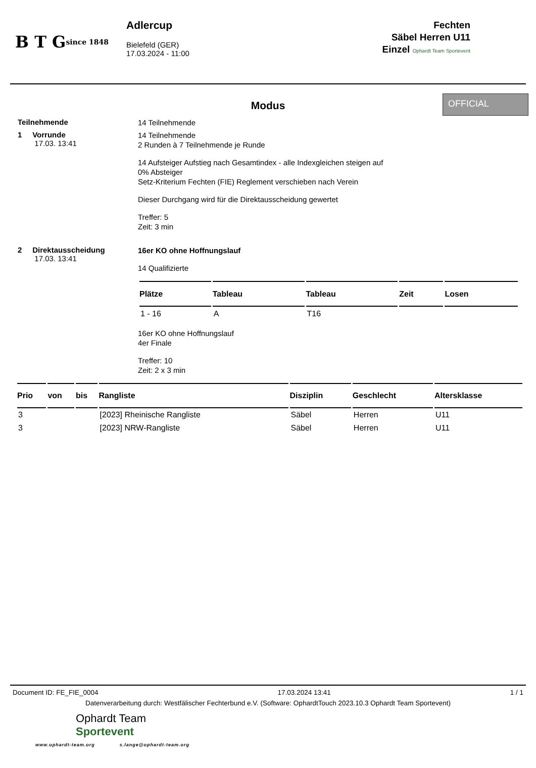B T G
since 1848
Adlercup
Bielefeld (GER)
17.03.2024 - 11:00
Fechten
Säbel Herren U11
Einzel Ophardt Team Sportevent
Modus
OFFICIAL
Teilnehmende
14 Teilnehmende
1 Vorrunde
17.03. 13:41
14 Teilnehmende
2 Runden à 7 Teilnehmende je Runde
14 Aufsteiger Aufstieg nach Gesamtindex - alle Indexgleichen steigen auf
0% Absteiger
Setz-Kriterium Fechten (FIE) Reglement verschieben nach Verein
Dieser Durchgang wird für die Direktausscheidung gewertet
Treffer: 5
Zeit: 3 min
2 Direktausscheidung
17.03. 13:41
16er KO ohne Hoffnungslauf
14 Qualifizierte
| Plätze | Tableau | Tableau | Zeit | Losen |
| --- | --- | --- | --- | --- |
| 1 - 16 | A | T16 | | |
16er KO ohne Hoffnungslauf
4er Finale
Treffer: 10
Zeit: 2 x 3 min
| Prio | von | bis | Rangliste | Disziplin | Geschlecht | Altersklasse |
| --- | --- | --- | --- | --- | --- | --- |
| 3 | | | [2023] Rheinische Rangliste | Säbel | Herren | U11 |
| 3 | | | [2023] NRW-Rangliste | Säbel | Herren | U11 |
Document ID: FE_FIE_0004 17.03.2024 13:41 1 / 1
Datenverarbeitung durch: Westfälischer Fechterbund e.V. (Software: OphardtTouch 2023.10.3 Ophardt Team Sportevent)
Ophardt Team
Sportevent
www.ophardt-team.org s.lange@ophardt-team.org